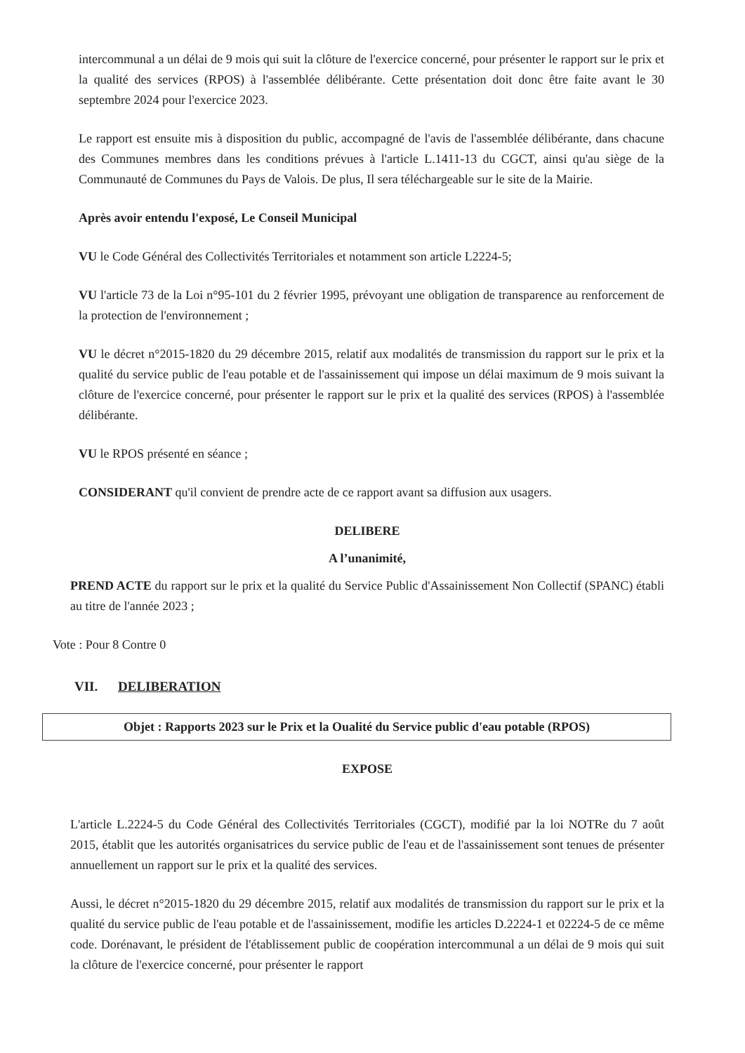intercommunal a un délai de 9 mois qui suit la clôture de l'exercice concerné, pour présenter le rapport sur le prix et la qualité des services (RPOS) à l'assemblée délibérante. Cette présentation doit donc être faite avant le 30 septembre 2024 pour l'exercice 2023.
Le rapport est ensuite mis à disposition du public, accompagné de l'avis de l'assemblée délibérante, dans chacune des Communes membres dans les conditions prévues à l'article L.1411-13 du CGCT, ainsi qu'au siège de la Communauté de Communes du Pays de Valois. De plus, Il sera téléchargeable sur le site de la Mairie.
Après avoir entendu l'exposé, Le Conseil Municipal
VU le Code Général des Collectivités Territoriales et notamment son article L2224-5;
VU l'article 73 de la Loi n°95-101 du 2 février 1995, prévoyant une obligation de transparence au renforcement de la protection de l'environnement ;
VU le décret n°2015-1820 du 29 décembre 2015, relatif aux modalités de transmission du rapport sur le prix et la qualité du service public de l'eau potable et de l'assainissement qui impose un délai maximum de 9 mois suivant la clôture de l'exercice concerné, pour présenter le rapport sur le prix et la qualité des services (RPOS) à l'assemblée délibérante.
VU le RPOS présenté en séance ;
CONSIDERANT qu'il convient de prendre acte de ce rapport avant sa diffusion aux usagers.
DELIBERE
A l’unanimité,
PREND ACTE du rapport sur le prix et la qualité du Service Public d'Assainissement Non Collectif (SPANC) établi au titre de l'année 2023 ;
Vote : Pour 8 Contre 0
VII. DELIBERATION
Objet : Rapports 2023 sur le Prix et la Oualité du Service public d'eau potable (RPOS)
EXPOSE
L'article L.2224-5 du Code Général des Collectivités Territoriales (CGCT), modifié par la loi NOTRe du 7 août 2015, établit que les autorités organisatrices du service public de l'eau et de l'assainissement sont tenues de présenter annuellement un rapport sur le prix et la qualité des services.
Aussi, le décret n°2015-1820 du 29 décembre 2015, relatif aux modalités de transmission du rapport sur le prix et la qualité du service public de l'eau potable et de l'assainissement, modifie les articles D.2224-1 et 02224-5 de ce même code. Dorénavant, le président de l'établissement public de coopération intercommunal a un délai de 9 mois qui suit la clôture de l'exercice concerné, pour présenter le rapport